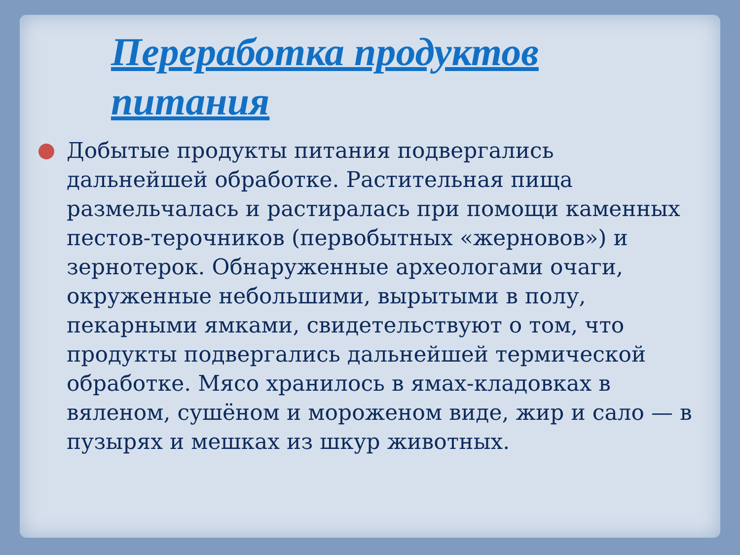Переработка продуктов питания
Добытые продукты питания подвергались дальнейшей обработке. Растительная пища размельчалась и растиралась при помощи каменных пестов-терочников (первобытных «жерновов») и зернотерок. Обнаруженные археологами очаги, окруженные небольшими, вырытыми в полу, пекарными ямками, свидетельствуют о том, что продукты подвергались дальнейшей термической обработке. Мясо хранилось в ямах-кладовках в вяленом, сушёном и мороженом виде, жир и сало — в пузырях и мешках из шкур животных.